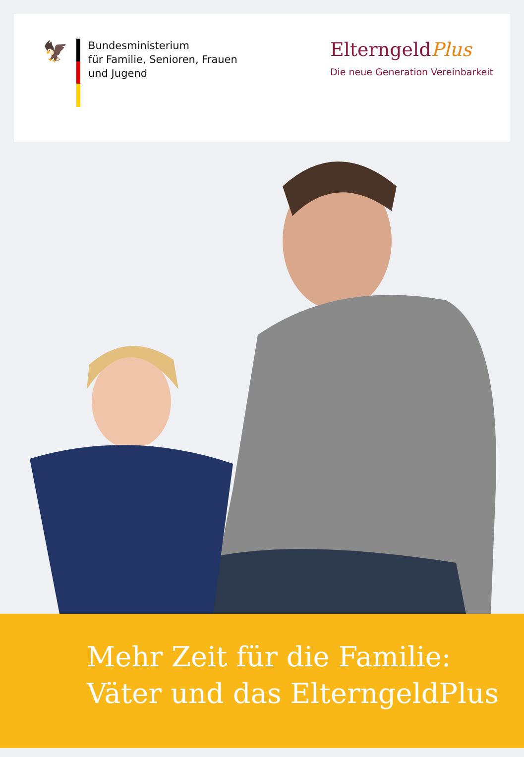🦅
Bundesministerium
für Familie, Senioren, Frauen
und Jugend
ElterngeldPlus
Die neue Generation Vereinbarkeit
Mehr Zeit für die Familie:
Väter und das ElterngeldPlus